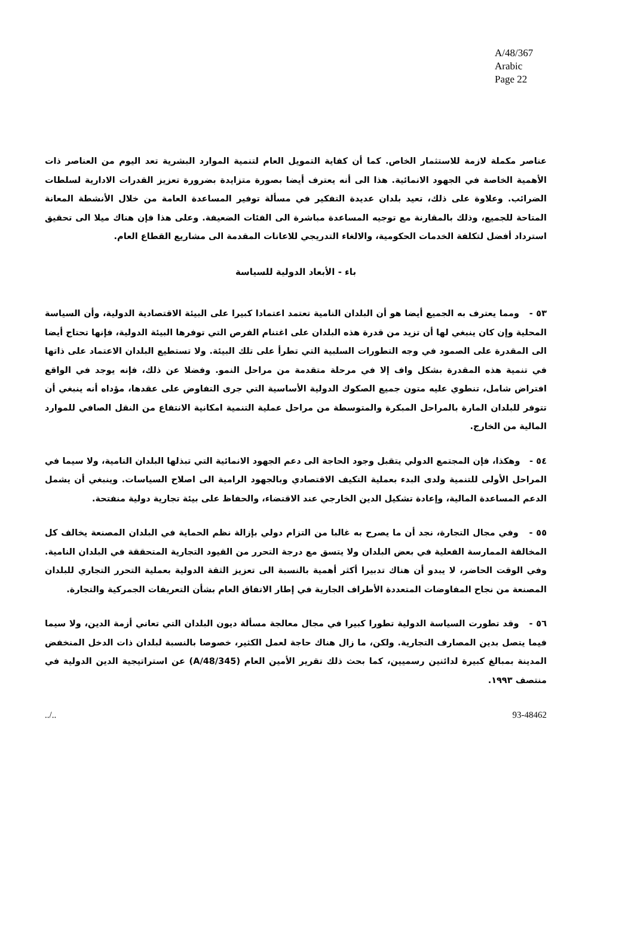A/48/367
Arabic
Page 22
عناصر مكملة لازمة للاستثمار الخاص. كما أن كفاية التمويل العام لتنمية الموارد البشرية تعد اليوم من العناصر ذات الأهمية الخاصة في الجهود الانمائية. هذا الى أنه يعترف أيضا بصورة متزايدة بضرورة تعزيز القدرات الادارية لسلطات الضرائب. وعلاوة على ذلك، تعيد بلدان عديدة التفكير في مسألة توفير المساعدة العامة من خلال الأنشطة المعانة المتاحة للجميع، وذلك بالمقارنة مع توجيه المساعدة مباشرة الى الفئات الضعيفة. وعلى هذا فإن هناك ميلا الى تحقيق استرداد أفضل لتكلفة الخدمات الحكومية، والالغاء التدريجي للاعانات المقدمة الى مشاريع القطاع العام.
باء - الأبعاد الدولية للسياسة
٥٣ - ومما يعترف به الجميع أيضا هو أن البلدان النامية تعتمد اعتمادا كبيرا على البيئة الاقتصادية الدولية، وأن السياسة المحلية وإن كان ينبغي لها أن تزيد من قدرة هذه البلدان على اغتنام الفرص التي توفرها البيئة الدولية، فإنها تحتاج أيضا الى المقدرة على الصمود في وجه التطورات السلبية التي تطرأ على تلك البيئة. ولا تستطيع البلدان الاعتماد على ذاتها في تنمية هذه المقدرة بشكل واف إلا في مرحلة متقدمة من مراحل النمو. وفضلا عن ذلك، فإنه يوجد في الواقع افتراض شامل، تنطوي عليه متون جميع الصكوك الدولية الأساسية التي جرى التفاوض على عقدها، مؤداه أنه ينبغي أن تتوفر للبلدان المارة بالمراحل المبكرة والمتوسطة من مراحل عملية التنمية امكانية الانتفاع من النقل الصافي للموارد المالية من الخارج.
٥٤ - وهكذا، فإن المجتمع الدولي يتقبل وجود الحاجة الى دعم الجهود الانمائية التي تبذلها البلدان النامية، ولا سيما في المراحل الأولى للتنمية ولدى البدء بعملية التكيف الاقتصادي وبالجهود الرامية الى اصلاح السياسات. وينبغي أن يشمل الدعم المساعدة المالية، وإعادة تشكيل الدين الخارجي عند الاقتضاء، والحفاظ على بيئة تجارية دولية منفتحة.
٥٥ - وفي مجال التجارة، نجد أن ما يصرح به غالبا من التزام دولي بإزالة نظم الحماية في البلدان المصنعة يخالف كل المخالفة الممارسة الفعلية في بعض البلدان ولا يتسق مع درجة التحرر من القيود التجارية المتحققة في البلدان النامية. وفي الوقت الحاضر، لا يبدو أن هناك تدبيرا أكثر أهمية بالنسبة الى تعزيز الثقة الدولية بعملية التحرر التجاري للبلدان المصنعة من نجاح المفاوضات المتعددة الأطراف الجارية في إطار الاتفاق العام بشأن التعريفات الجمركية والتجارة.
٥٦ - وقد تطورت السياسة الدولية تطورا كبيرا في مجال معالجة مسألة ديون البلدان التي تعاني أزمة الدين، ولا سيما فيما يتصل بدين المصارف التجارية. ولكن، ما زال هناك حاجة لعمل الكثير، خصوصا بالنسبة لبلدان ذات الدخل المنخفض المدينة بمبالغ كبيرة لدائنين رسميين، كما بحث ذلك تقرير الأمين العام (A/48/345) عن استراتيجية الدين الدولية في منتصف ١٩٩٣.
../.. 93-48462